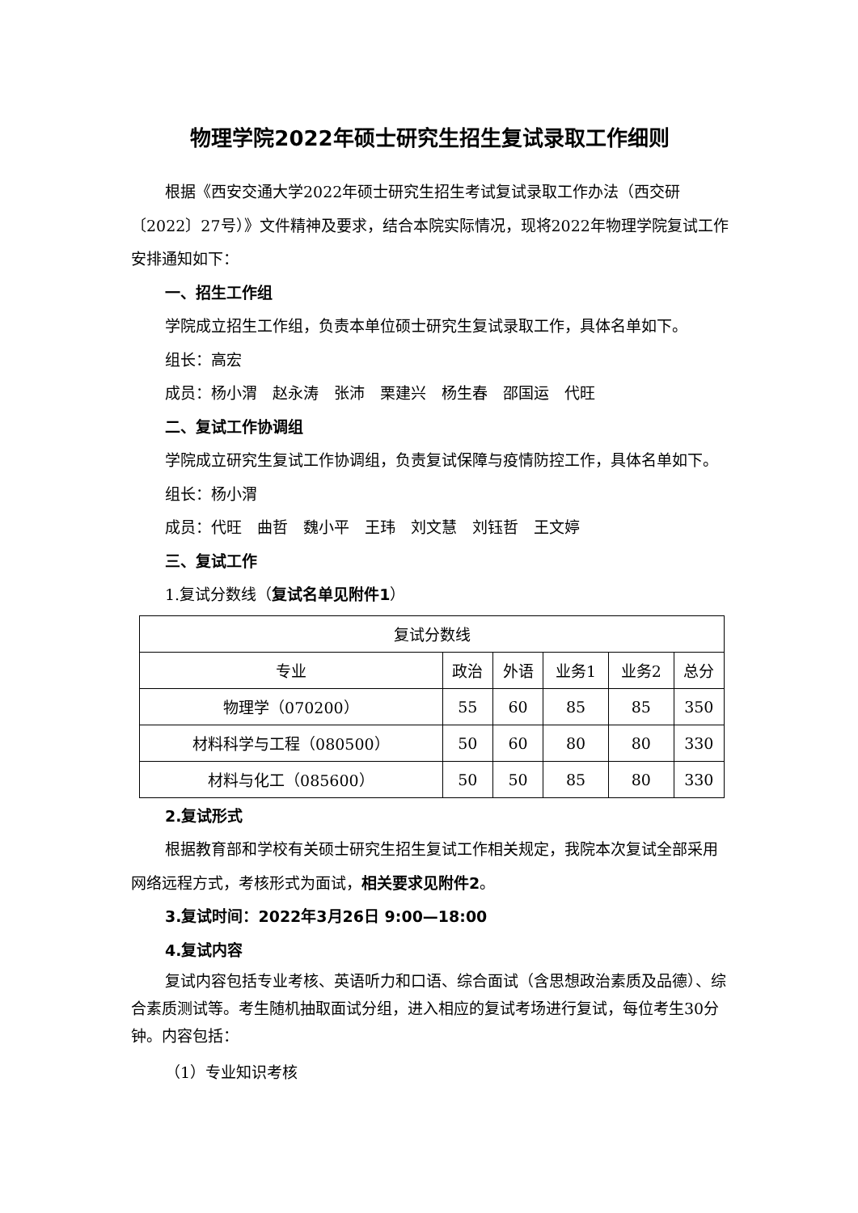物理学院2022年硕士研究生招生复试录取工作细则
根据《西安交通大学2022年硕士研究生招生考试复试录取工作办法（西交研〔2022〕27号）》文件精神及要求，结合本院实际情况，现将2022年物理学院复试工作安排通知如下：
一、招生工作组
学院成立招生工作组，负责本单位硕士研究生复试录取工作，具体名单如下。
组长：高宏
成员：杨小渭　赵永涛　张沛　栗建兴　杨生春　邵国运　代旺
二、复试工作协调组
学院成立研究生复试工作协调组，负责复试保障与疫情防控工作，具体名单如下。
组长：杨小渭
成员：代旺　曲哲　魏小平　王玮　刘文慧　刘钰哲　王文婷
三、复试工作
1.复试分数线（复试名单见附件1）
| 复试分数线 | | | | | |
| 专业 | 政治 | 外语 | 业务1 | 业务2 | 总分 |
| 物理学（070200） | 55 | 60 | 85 | 85 | 350 |
| 材料科学与工程（080500） | 50 | 60 | 80 | 80 | 330 |
| 材料与化工（085600） | 50 | 50 | 85 | 80 | 330 |
2.复试形式
根据教育部和学校有关硕士研究生招生复试工作相关规定，我院本次复试全部采用网络远程方式，考核形式为面试，相关要求见附件2。
3.复试时间：2022年3月26日 9:00—18:00
4.复试内容
复试内容包括专业考核、英语听力和口语、综合面试（含思想政治素质及品德）、综合素质测试等。考生随机抽取面试分组，进入相应的复试考场进行复试，每位考生30分钟。内容包括：
（1）专业知识考核